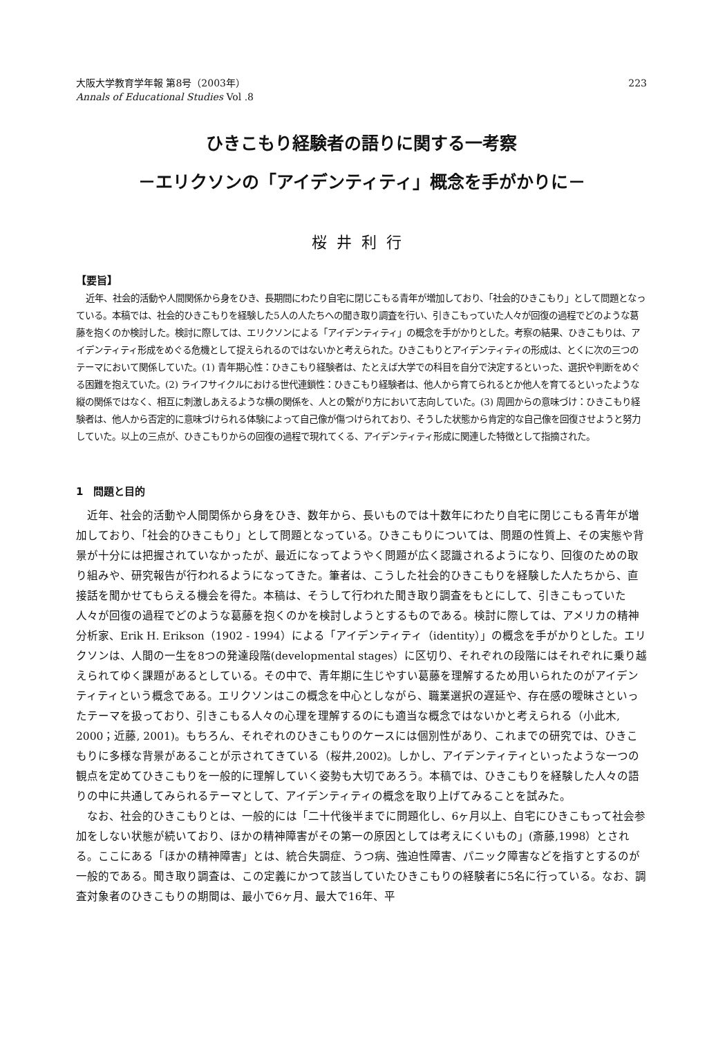大阪大学教育学年報 第8号（2003年）
Annals of Educational Studies Vol .8
223
ひきこもり経験者の語りに関する一考察
－エリクソンの「アイデンティティ」概念を手がかりに－
桜井利行
【要旨】
近年、社会的活動や人間関係から身をひき、長期間にわたり自宅に閉じこもる青年が増加しており、「社会的ひきこもり」として問題となっている。本稿では、社会的ひきこもりを経験した5人の人たちへの聞き取り調査を行い、引きこもっていた人々が回復の過程でどのような葛藤を抱くのか検討した。検討に際しては、エリクソンによる「アイデンティティ」の概念を手がかりとした。考察の結果、ひきこもりは、アイデンティティ形成をめぐる危機として捉えられるのではないかと考えられた。ひきこもりとアイデンティティの形成は、とくに次の三つのテーマにおいて関係していた。(1) 青年期心性：ひきこもり経験者は、たとえば大学での科目を自分で決定するといった、選択や判断をめぐる困難を抱えていた。(2) ライフサイクルにおける世代連鎖性：ひきこもり経験者は、他人から育てられるとか他人を育てるといったような縦の関係ではなく、相互に刺激しあえるような横の関係を、人との繋がり方において志向していた。(3) 周囲からの意味づけ：ひきこもり経験者は、他人から否定的に意味づけられる体験によって自己像が傷つけられており、そうした状態から肯定的な自己像を回復させようと努力していた。以上の三点が、ひきこもりからの回復の過程で現れてくる、アイデンティティ形成に関連した特徴として指摘された。
1　問題と目的
近年、社会的活動や人間関係から身をひき、数年から、長いものでは十数年にわたり自宅に閉じこもる青年が増加しており、「社会的ひきこもり」として問題となっている。ひきこもりについては、問題の性質上、その実態や背景が十分には把握されていなかったが、最近になってようやく問題が広く認識されるようになり、回復のための取り組みや、研究報告が行われるようになってきた。筆者は、こうした社会的ひきこもりを経験した人たちから、直接話を聞かせてもらえる機会を得た。本稿は、そうして行われた聞き取り調査をもとにして、引きこもっていた人々が回復の過程でどのような葛藤を抱くのかを検討しようとするものである。検討に際しては、アメリカの精神分析家、Erik H. Erikson（1902 - 1994）による「アイデンティティ（identity）」の概念を手がかりとした。エリクソンは、人間の一生を8つの発達段階(developmental stages）に区切り、それぞれの段階にはそれぞれに乗り越えられてゆく課題があるとしている。その中で、青年期に生じやすい葛藤を理解するため用いられたのがアイデンティティという概念である。エリクソンはこの概念を中心としながら、職業選択の遅延や、存在感の曖昧さといったテーマを扱っており、引きこもる人々の心理を理解するのにも適当な概念ではないかと考えられる（小此木, 2000；近藤, 2001)。もちろん、それぞれのひきこもりのケースには個別性があり、これまでの研究では、ひきこもりに多様な背景があることが示されてきている（桜井,2002)。しかし、アイデンティティといったような一つの観点を定めてひきこもりを一般的に理解していく姿勢も大切であろう。本稿では、ひきこもりを経験した人々の語りの中に共通してみられるテーマとして、アイデンティティの概念を取り上げてみることを試みた。
なお、社会的ひきこもりとは、一般的には「二十代後半までに問題化し、6ヶ月以上、自宅にひきこもって社会参加をしない状態が続いており、ほかの精神障害がその第一の原因としては考えにくいもの」(斎藤,1998）とされる。ここにある「ほかの精神障害」とは、統合失調症、うつ病、強迫性障害、パニック障害などを指すとするのが一般的である。聞き取り調査は、この定義にかつて該当していたひきこもりの経験者に5名に行っている。なお、調査対象者のひきこもりの期間は、最小で6ヶ月、最大で16年、平